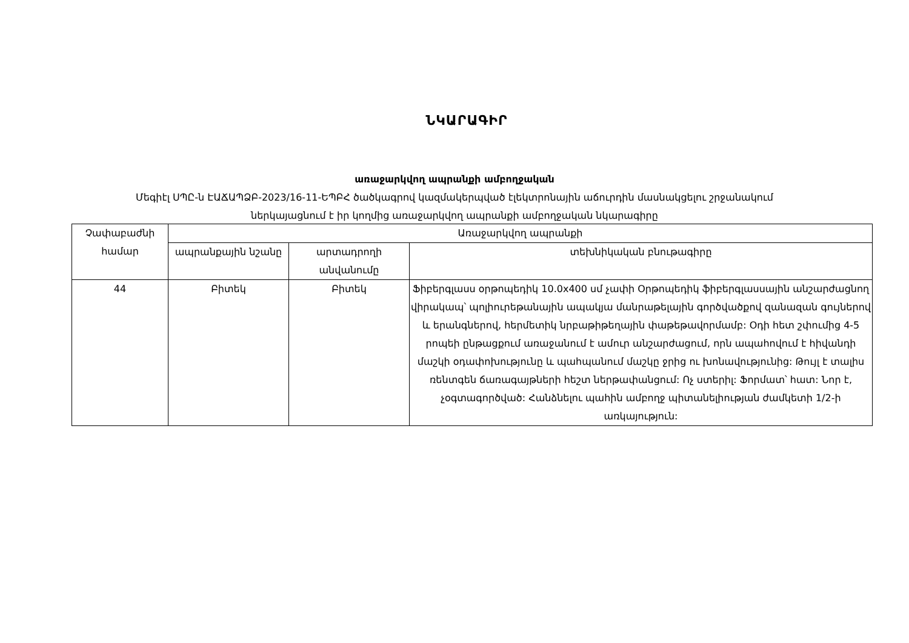ՆԿԱՐԱԳԻՐ
առաջարկվող ապրանքի ամբողջական
Մեգիէլ ՍՊԸ-ն ԷԱՃԱՊՁԲ-2023/16-11-ԵՊԲՀ ծածկագրով կազմակերպված էլեկտրոնային աճուրդին մասնակցելու շրջանակում
ներկայացնում է իր կողմից առաջարկվող ապրանքի ամբողջական նկարագիրը
| Չափաբաժնի համար | Առաջարկվող ապրանքի | | |
| --- | --- | --- | --- |
| | ապրանքային նշանը | արտադրողի անվանումը | տեխնիկական բնութագիրը |
| 44 | Բիտեկ | Բիտեկ | Ֆիբերգլասս օրթոպեդիկ 10.0x400 սմ չափի Օրթոպեդիկ ֆիբերգլասսային անշարժացնող վիրակապ՝ պոլիուրեթանային ապակյա մանրաթելային գործվածքով զանազան գույներով և երանգներով, հերմետիկ նրբաթիթեղային փաթեթավորմամբ: Օդի հետ շփումից 4-5 րոպեի ընթացքում առաջանում է ամուր անշարժացում, որն ապահովում է հիվանդի մաշկի օդափոխությունը և պահպանում մաշկը ջրից ու խոնավությունից: Թույլ է տալիս ռենտգեն ճառագայթների հեշտ ներթափանցում: Ոչ ստերիլ: Ֆորմատ՝ հատ: Նոր է, չօգտագործված: Հանձնելու պահին ամբողջ պիտանելիության ժամկետի 1/2-ի առկայություն: |